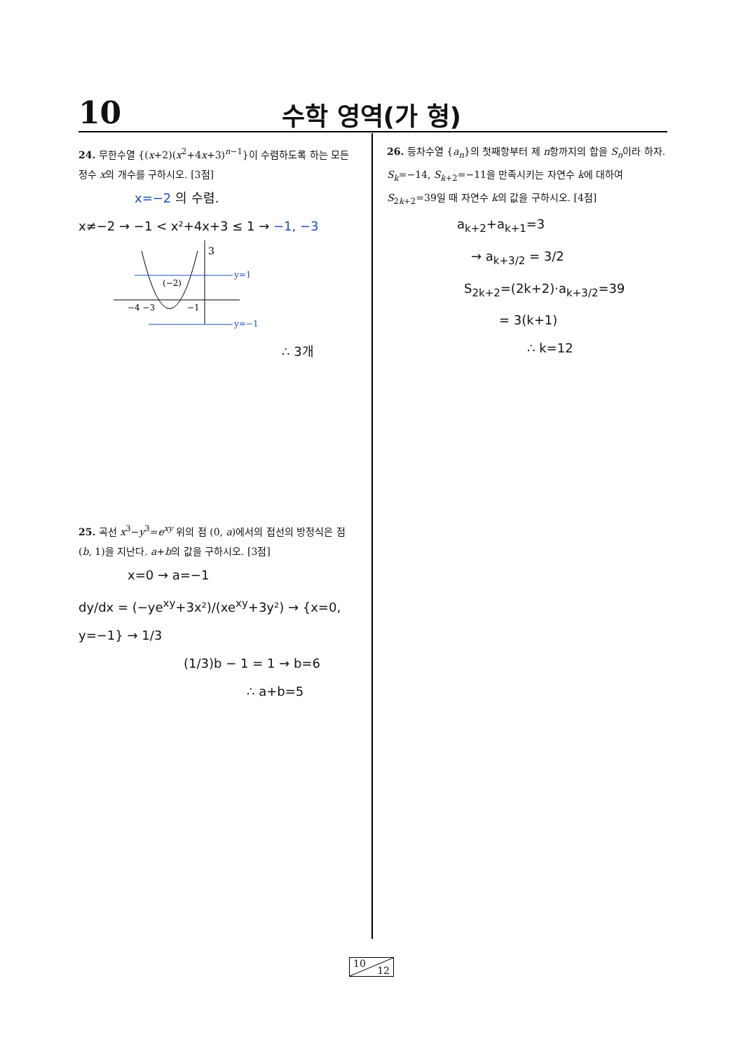10 수학 영역(가 형)
24. 무한수열 {(x+2)(x<sup>2</sup>+4x+3)<sup>n−1</sup>}이 수렴하도록 하는 모든 정수 x의 개수를 구하시오. [3점]
x=−2 의 수렴.
x≠−2 → −1 < x²+4x+3 ≤ 1 → −1, −3
3
−4 −3
−1
(−2)
y=1
y=−1
∴ 3개
25. 곡선 x<sup>3</sup>−y<sup>3</sup>=e<sup>xy</sup> 위의 점 (0, a)에서의 접선의 방정식은 점 (b, 1)을 지난다. a+b의 값을 구하시오. [3점]
x=0 → a=−1
dy/dx = (−ye<sup>xy</sup>+3x²)/(xe<sup>xy</sup>+3y²) → {x=0, y=−1} → 1/3
(1/3)b − 1 = 1 → b=6
∴ a+b=5
26. 등차수열 {a<sub>n</sub>}의 첫째항부터 제 n항까지의 합을 S<sub>n</sub>이라 하자. S<sub>k</sub>=−14, S<sub>k+2</sub>=−11을 만족시키는 자연수 k에 대하여 S<sub>2k+2</sub>=39일 때 자연수 k의 값을 구하시오. [4점]
a<sub>k+2</sub>+a<sub>k+1</sub>=3
→ a<sub>k+3/2</sub> = 3/2
S<sub>2k+2</sub>=(2k+2)·a<sub>k+3/2</sub>=39
= 3(k+1)
∴ k=12
10
12